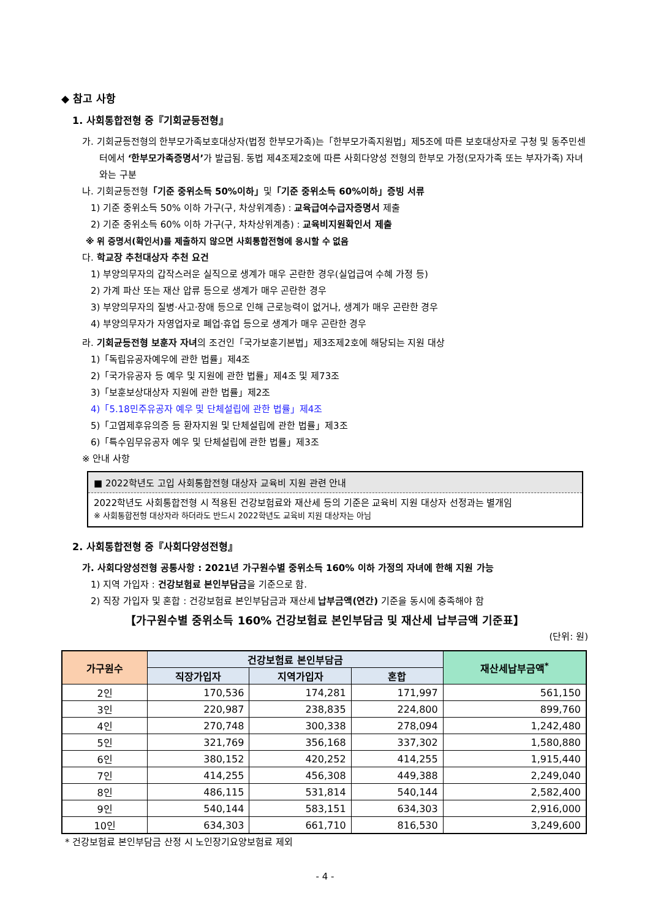◆ 참고 사항
1. 사회통합전형 중『기회균등전형』
가. 기회균등전형의 한부모가족보호대상자(법정 한부모가족)는「한부모가족지원법」제5조에 따른 보호대상자로 구청 및 동주민센터에서 ‘한부모가족증명서’가 발급됨. 동법 제4조제2호에 따른 사회다양성 전형의 한부모 가정(모자가족 또는 부자가족) 자녀와는 구분
나. 기회균등전형「기준 중위소득 50%이하」및「기준 중위소득 60%이하」증빙 서류
1) 기준 중위소득 50% 이하 가구(구, 차상위계층) : 교육급여수급자증명서 제출
2) 기준 중위소득 60% 이하 가구(구, 차차상위계층) : 교육비지원확인서 제출
※ 위 증명서(확인서)를 제출하지 않으면 사회통합전형에 응시할 수 없음
다. 학교장 추천대상자 추천 요건
1) 부양의무자의 갑작스러운 실직으로 생계가 매우 곤란한 경우(실업급여 수혜 가정 등)
2) 가계 파산 또는 재산 압류 등으로 생계가 매우 곤란한 경우
3) 부양의무자의 질병·사고·장애 등으로 인해 근로능력이 없거나, 생계가 매우 곤란한 경우
4) 부양의무자가 자영업자로 폐업·휴업 등으로 생계가 매우 곤란한 경우
라. 기회균등전형 보훈자 자녀의 조건인「국가보훈기본법」제3조제2호에 해당되는 지원 대상
1)「독립유공자예우에 관한 법률」제4조
2)「국가유공자 등 예우 및 지원에 관한 법률」제4조 및 제73조
3)「보훈보상대상자 지원에 관한 법률」제2조
4)「5.18민주유공자 예우 및 단체설립에 관한 법률」제4조
5)「고엽제후유의증 등 환자지원 및 단체설립에 관한 법률」제3조
6)「특수임무유공자 예우 및 단체설립에 관한 법률」제3조
※ 안내 사항
■ 2022학년도 고입 사회통합전형 대상자 교육비 지원 관련 안내
2022학년도 사회통합전형 시 적용된 건강보험료와 재산세 등의 기준은 교육비 지원 대상자 선정과는 별개임
※ 사회통합전형 대상자라 하더라도 반드시 2022학년도 교육비 지원 대상자는 아님
2. 사회통합전형 중『사회다양성전형』
가. 사회다양성전형 공통사항 : 2021년 가구원수별 중위소득 160% 이하 가정의 자녀에 한해 지원 가능
1) 지역 가입자 : 건강보험료 본인부담금을 기준으로 함.
2) 직장 가입자 및 혼합 : 건강보험료 본인부담금과 재산세 납부금액(연간) 기준을 동시에 충족해야 함
【가구원수별 중위소득 160% 건강보험료 본인부담금 및 재산세 납부금액 기준표】
(단위: 원)
| 가구원수 | 건강보험료 본인부담금 | | | 재산세납부금액<sup>*</sup> |
| --- | --- | --- | --- | --- |
| | 직장가입자 | 지역가입자 | 혼합 | |
| 2인 | 170,536 | 174,281 | 171,997 | 561,150 |
| 3인 | 220,987 | 238,835 | 224,800 | 899,760 |
| 4인 | 270,748 | 300,338 | 278,094 | 1,242,480 |
| 5인 | 321,769 | 356,168 | 337,302 | 1,580,880 |
| 6인 | 380,152 | 420,252 | 414,255 | 1,915,440 |
| 7인 | 414,255 | 456,308 | 449,388 | 2,249,040 |
| 8인 | 486,115 | 531,814 | 540,144 | 2,582,400 |
| 9인 | 540,144 | 583,151 | 634,303 | 2,916,000 |
| 10인 | 634,303 | 661,710 | 816,530 | 3,249,600 |
* 건강보험료 본인부담금 산정 시 노인장기요양보험료 제외
- 4 -